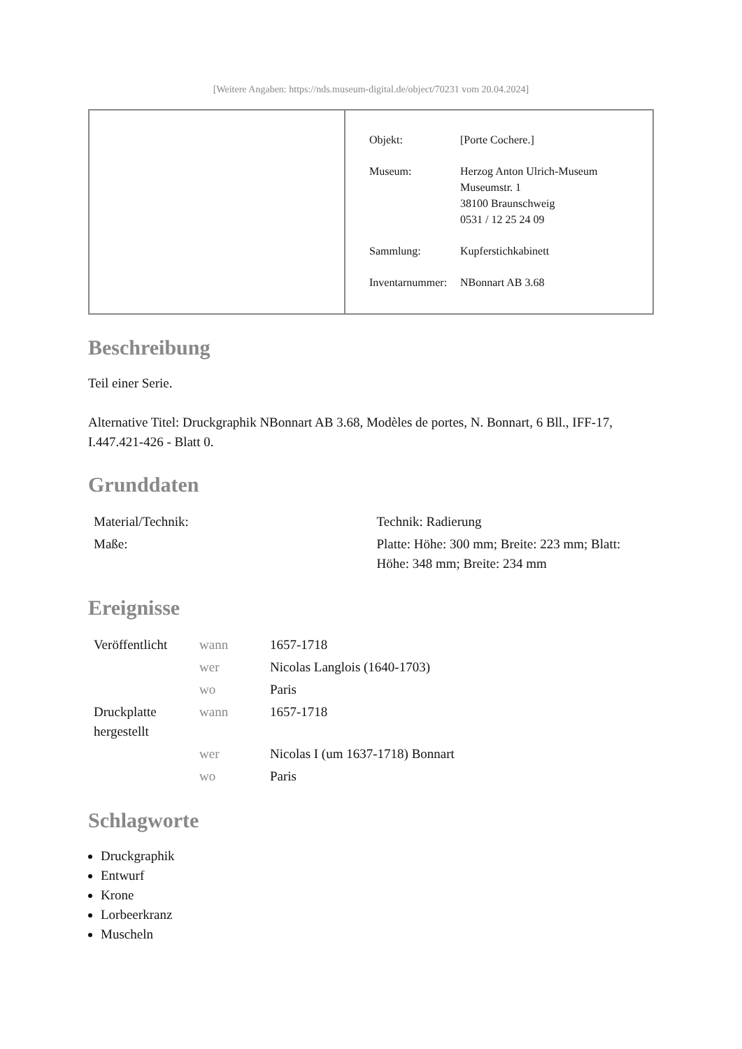[Weitere Angaben: https://nds.museum-digital.de/object/70231 vom 20.04.2024]
| Objekt: | [Porte Cochere.] |
| Museum: | Herzog Anton Ulrich-Museum Museumstr. 1 38100 Braunschweig 0531 / 12 25 24 09 |
| Sammlung: | Kupferstichkabinett |
| Inventarnummer: | NBonnart AB 3.68 |
Beschreibung
Teil einer Serie.
Alternative Titel: Druckgraphik NBonnart AB 3.68, Modèles de portes, N. Bonnart, 6 Bll., IFF-17, I.447.421-426 - Blatt 0.
Grunddaten
| Material/Technik: | Technik: Radierung |
| Maße: | Platte: Höhe: 300 mm; Breite: 223 mm; Blatt: Höhe: 348 mm; Breite: 234 mm |
Ereignisse
| Veröffentlicht | wann | 1657-1718 |
| | wer | Nicolas Langlois (1640-1703) |
| | wo | Paris |
| Druckplatte hergestellt | wann | 1657-1718 |
| | wer | Nicolas I (um 1637-1718) Bonnart |
| | wo | Paris |
Schlagworte
Druckgraphik
Entwurf
Krone
Lorbeerkranz
Muscheln